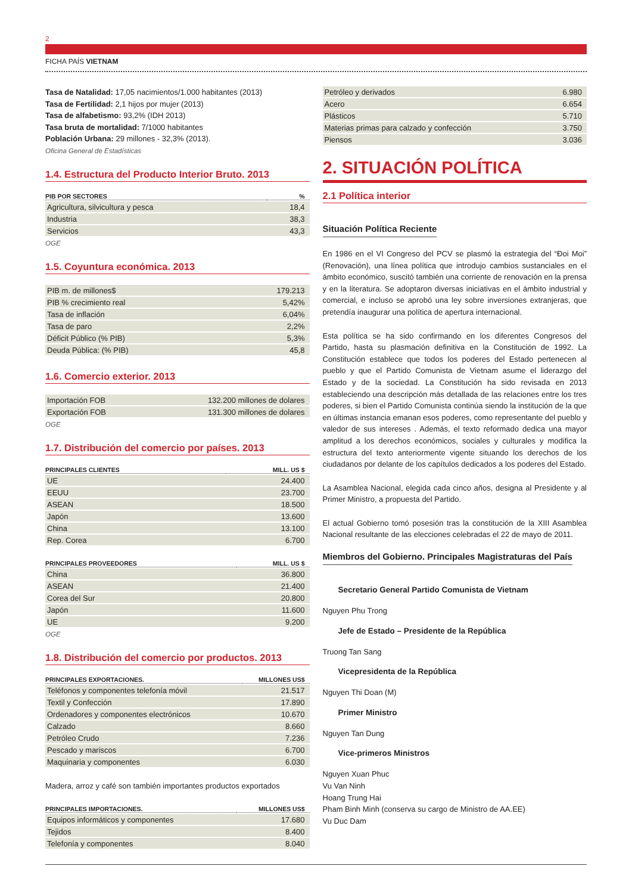2
FICHA PAÍS VIETNAM
Tasa de Natalidad: 17,05 nacimientos/1.000 habitantes (2013)
Tasa de Fertilidad: 2,1 hijos por mujer (2013)
Tasa de alfabetismo: 93,2% (IDH 2013)
Tasa bruta de mortalidad: 7/1000 habitantes
Población Urbana: 29 millones - 32,3% (2013).
Oficina General de Estadísticas
1.4. Estructura del Producto Interior Bruto. 2013
| PIB POR SECTORES | % |
| --- | --- |
| Agricultura, silvicultura y pesca | 18,4 |
| Industria | 38,3 |
| Servicios | 43,3 |
OGE
1.5. Coyuntura económica. 2013
| PIB m. de millones$ | 179.213 |
| PIB % crecimiento real | 5,42% |
| Tasa de inflación | 6,04% |
| Tasa de paro | 2,2% |
| Déficit Público (% PIB) | 5,3% |
| Deuda Pública: (% PIB) | 45,8 |
1.6. Comercio exterior. 2013
| Importación FOB | 132.200 millones de dolares |
| Exportación FOB | 131.300 millones de dolares |
OGE
1.7. Distribución del comercio por países. 2013
| PRINCIPALES CLIENTES | MILL. US $ |
| --- | --- |
| UE | 24.400 |
| EEUU | 23.700 |
| ASEAN | 18.500 |
| Japón | 13.600 |
| China | 13.100 |
| Rep. Corea | 6.700 |
| PRINCIPALES PROVEEDORES | MILL. US $ |
| --- | --- |
| China | 36.800 |
| ASEAN | 21.400 |
| Corea del Sur | 20.800 |
| Japón | 11.600 |
| UE | 9.200 |
OGE
1.8. Distribución del comercio por productos. 2013
| PRINCIPALES EXPORTACIONES. | MILLONES US$ |
| --- | --- |
| Teléfonos y componentes telefonía móvil | 21.517 |
| Textil y Confección | 17.890 |
| Ordenadores y componentes electrónicos | 10.670 |
| Calzado | 8.660 |
| Petróleo Crudo | 7.236 |
| Pescado y mariscos | 6.700 |
| Maquinaria y componentes | 6.030 |
Madera, arroz y café son también importantes productos exportados
| PRINCIPALES IMPORTACIONES. | MILLONES US$ |
| --- | --- |
| Equipos informáticos y componentes | 17.680 |
| Tejidos | 8.400 |
| Telefonía y componentes | 8.040 |
| Petróleo y derivados | 6.980 |
| Acero | 6.654 |
| Plásticos | 5.710 |
| Materias primas para calzado y confección | 3.750 |
| Piensos | 3.036 |
2. SITUACIÓN POLÍTICA
2.1 Política interior
Situación Política Reciente
En 1986 en el VI Congreso del PCV se plasmó la estrategia del “Đoi Moi” (Renovación), una línea política que introdujo cambios sustanciales en el ámbito económico, suscitó también una corriente de renovación en la prensa y en la literatura. Se adoptaron diversas iniciativas en el ámbito industrial y comercial, e incluso se aprobó una ley sobre inversiones extranjeras, que pretendía inaugurar una política de apertura internacional.
Esta política se ha sido confirmando en los diferentes Congresos del Partido, hasta su plasmación definitiva en la Constitución de 1992. La Constitución establece que todos los poderes del Estado pertenecen al pueblo y que el Partido Comunista de Vietnam asume el liderazgo del Estado y de la sociedad. La Constitución ha sido revisada en 2013 estableciendo una descripción más detallada de las relaciones entre los tres poderes, si bien el Partido Comunista continúa siendo la institución de la que en últimas instancia emanan esos poderes, como representante del pueblo y valedor de sus intereses . Además, el texto reformado dedica una mayor amplitud a los derechos económicos, sociales y culturales y modifica la estructura del texto anteriormente vigente situando los derechos de los ciudadanos por delante de los capítulos dedicados a los poderes del Estado.
La Asamblea Nacional, elegida cada cinco años, designa al Presidente y al Primer Ministro, a propuesta del Partido.
El actual Gobierno tomó posesión tras la constitución de la XIII Asamblea Nacional resultante de las elecciones celebradas el 22 de mayo de 2011.
Miembros del Gobierno. Principales Magistraturas del País
Secretario General Partido Comunista de Vietnam
Nguyen Phu Trong
Jefe de Estado – Presidente de la República
Truong Tan Sang
Vicepresidenta de la República
Nguyen Thi Doan (M)
Primer Ministro
Nguyen Tan Dung
Vice-primeros Ministros
Nguyen Xuan Phuc
Vu Van Ninh
Hoang Trung Hai
Pham Binh Minh (conserva su cargo de Ministro de AA.EE)
Vu Duc Dam